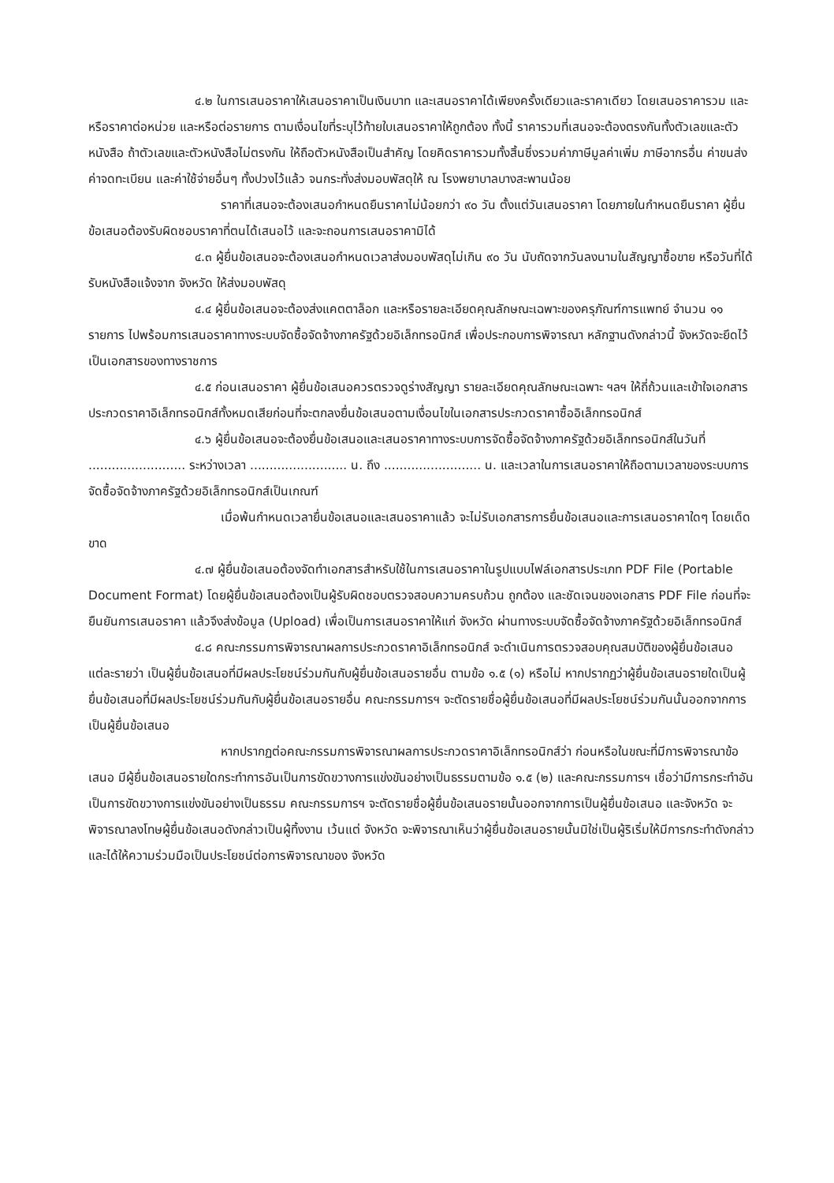๔.๒ ในการเสนอราคาให้เสนอราคาเป็นเงินบาท และเสนอราคาได้เพียงครั้งเดียวและราคาเดียว โดยเสนอราคารวม และหรือราคาต่อหน่วย และหรือต่อรายการ ตามเงื่อนไขที่ระบุไว้ท้ายใบเสนอราคาให้ถูกต้อง ทั้งนี้ ราคารวมที่เสนอจะต้องตรงกันทั้งตัวเลขและตัวหนังสือ ถ้าตัวเลขและตัวหนังสือไม่ตรงกัน ให้ถือตัวหนังสือเป็นสำคัญ โดยคิดราคารวมทั้งสิ้นซึ่งรวมค่าภาษีมูลค่าเพิ่ม ภาษีอากรอื่น ค่าขนส่ง ค่าจดทะเบียน และค่าใช้จ่ายอื่นๆ ทั้งปวงไว้แล้ว จนกระทั่งส่งมอบพัสดุให้ ณ โรงพยาบาลบางสะพานน้อย
ราคาที่เสนอจะต้องเสนอกำหนดยืนราคาไม่น้อยกว่า ๙๐ วัน ตั้งแต่วันเสนอราคา โดยภายในกำหนดยืนราคา ผู้ยื่นข้อเสนอต้องรับผิดชอบราคาที่ตนได้เสนอไว้ และจะถอนการเสนอราคามิได้
๔.๓ ผู้ยื่นข้อเสนอจะต้องเสนอกำหนดเวลาส่งมอบพัสดุไม่เกิน ๙๐ วัน นับถัดจากวันลงนามในสัญญาซื้อขาย หรือวันที่ได้รับหนังสือแจ้งจาก จังหวัด ให้ส่งมอบพัสดุ
๔.๔ ผู้ยื่นข้อเสนอจะต้องส่งแคตตาล็อก และหรือรายละเอียดคุณลักษณะเฉพาะของครุภัณฑ์การแพทย์ จำนวน ๑๑ รายการ ไปพร้อมการเสนอราคาทางระบบจัดซื้อจัดจ้างภาครัฐด้วยอิเล็กทรอนิกส์ เพื่อประกอบการพิจารณา หลักฐานดังกล่าวนี้ จังหวัดจะยึดไว้เป็นเอกสารของทางราชการ
๔.๕ ก่อนเสนอราคา ผู้ยื่นข้อเสนอควรตรวจดูร่างสัญญา รายละเอียดคุณลักษณะเฉพาะ ฯลฯ ให้ถี่ถ้วนและเข้าใจเอกสารประกวดราคาอิเล็กทรอนิกส์ทั้งหมดเสียก่อนที่จะตกลงยื่นข้อเสนอตามเงื่อนไขในเอกสารประกวดราคาซื้ออิเล็กทรอนิกส์
๔.๖ ผู้ยื่นข้อเสนอจะต้องยื่นข้อเสนอและเสนอราคาทางระบบการจัดซื้อจัดจ้างภาครัฐด้วยอิเล็กทรอนิกส์ในวันที่ ......................... ระหว่างเวลา ......................... น. ถึง ......................... น. และเวลาในการเสนอราคาให้ถือตามเวลาของระบบการจัดซื้อจัดจ้างภาครัฐด้วยอิเล็กทรอนิกส์เป็นเกณฑ์
เมื่อพ้นกำหนดเวลายื่นข้อเสนอและเสนอราคาแล้ว จะไม่รับเอกสารการยื่นข้อเสนอและการเสนอราคาใดๆ โดยเด็ดขาด
๔.๗ ผู้ยื่นข้อเสนอต้องจัดทำเอกสารสำหรับใช้ในการเสนอราคาในรูปแบบไฟล์เอกสารประเภท PDF File (Portable Document Format) โดยผู้ยื่นข้อเสนอต้องเป็นผู้รับผิดชอบตรวจสอบความครบถ้วน ถูกต้อง และชัดเจนของเอกสาร PDF File ก่อนที่จะยืนยันการเสนอราคา แล้วจึงส่งข้อมูล (Upload) เพื่อเป็นการเสนอราคาให้แก่ จังหวัด ผ่านทางระบบจัดซื้อจัดจ้างภาครัฐด้วยอิเล็กทรอนิกส์
๔.๘ คณะกรรมการพิจารณาผลการประกวดราคาอิเล็กทรอนิกส์ จะดำเนินการตรวจสอบคุณสมบัติของผู้ยื่นข้อเสนอแต่ละรายว่า เป็นผู้ยื่นข้อเสนอที่มีผลประโยชน์ร่วมกันกับผู้ยื่นข้อเสนอรายอื่น ตามข้อ ๑.๕ (๑) หรือไม่ หากปรากฏว่าผู้ยื่นข้อเสนอรายใดเป็นผู้ยื่นข้อเสนอที่มีผลประโยชน์ร่วมกันกับผู้ยื่นข้อเสนอรายอื่น คณะกรรมการฯ จะตัดรายชื่อผู้ยื่นข้อเสนอที่มีผลประโยชน์ร่วมกันนั้นออกจากการเป็นผู้ยื่นข้อเสนอ
หากปรากฏต่อคณะกรรมการพิจารณาผลการประกวดราคาอิเล็กทรอนิกส์ว่า ก่อนหรือในขณะที่มีการพิจารณาข้อเสนอ มีผู้ยื่นข้อเสนอรายใดกระทำการอันเป็นการขัดขวางการแข่งขันอย่างเป็นธรรมตามข้อ ๑.๕ (๒) และคณะกรรมการฯ เชื่อว่ามีการกระทำอันเป็นการขัดขวางการแข่งขันอย่างเป็นธรรม คณะกรรมการฯ จะตัดรายชื่อผู้ยื่นข้อเสนอรายนั้นออกจากการเป็นผู้ยื่นข้อเสนอ และจังหวัด จะพิจารณาลงโทษผู้ยื่นข้อเสนอดังกล่าวเป็นผู้ทิ้งงาน เว้นแต่ จังหวัด จะพิจารณาเห็นว่าผู้ยื่นข้อเสนอรายนั้นมิใช่เป็นผู้ริเริ่มให้มีการกระทำดังกล่าวและได้ให้ความร่วมมือเป็นประโยชน์ต่อการพิจารณาของ จังหวัด